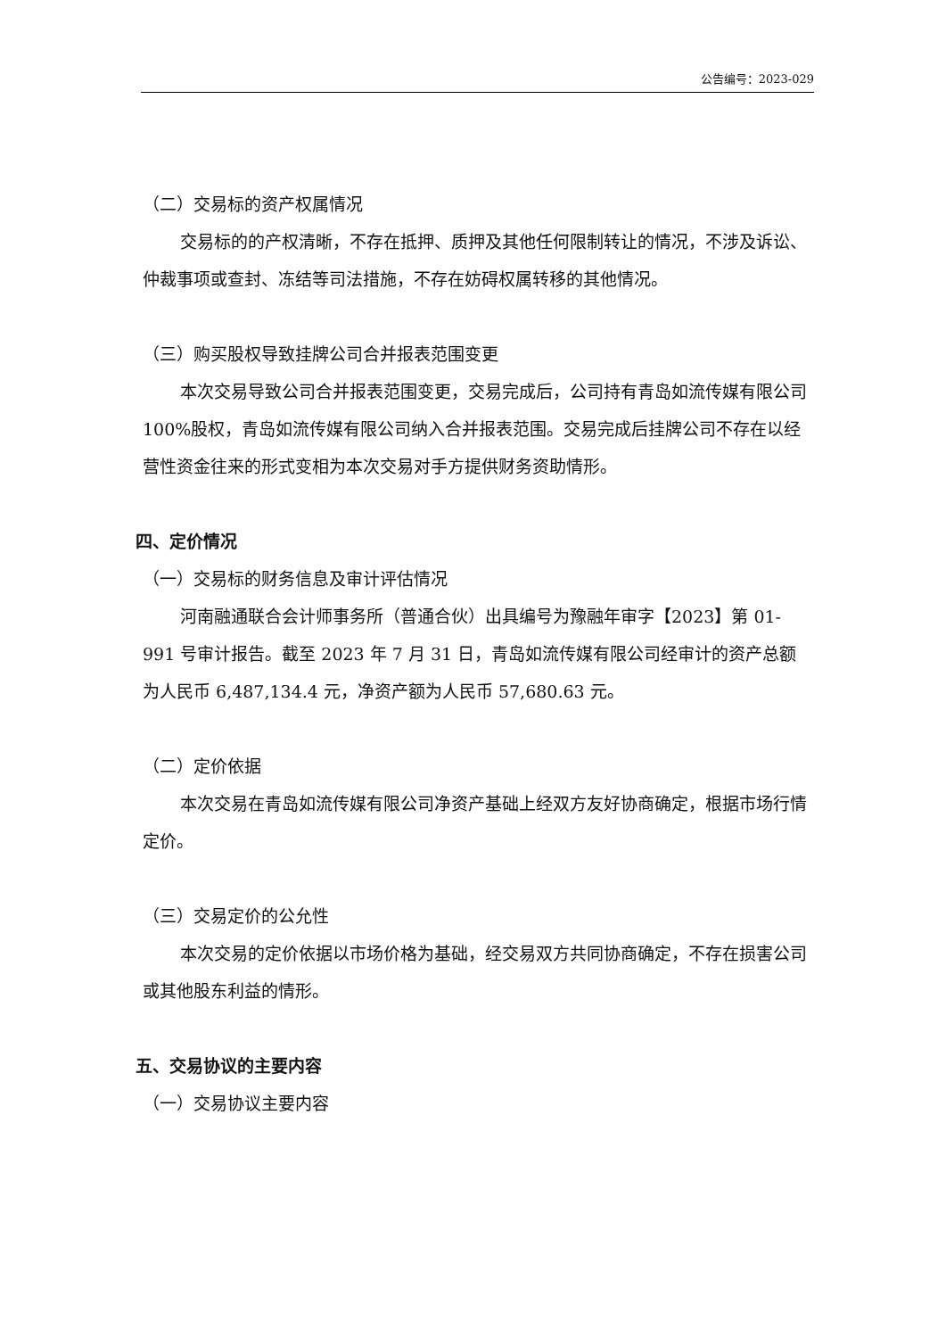公告编号：2023-029
（二）交易标的资产权属情况
交易标的的产权清晰，不存在抵押、质押及其他任何限制转让的情况，不涉及诉讼、仲裁事项或查封、冻结等司法措施，不存在妨碍权属转移的其他情况。
（三）购买股权导致挂牌公司合并报表范围变更
本次交易导致公司合并报表范围变更，交易完成后，公司持有青岛如流传媒有限公司 100%股权，青岛如流传媒有限公司纳入合并报表范围。交易完成后挂牌公司不存在以经营性资金往来的形式变相为本次交易对手方提供财务资助情形。
四、定价情况
（一）交易标的财务信息及审计评估情况
河南融通联合会计师事务所（普通合伙）出具编号为豫融年审字【2023】第 01-991 号审计报告。截至 2023 年 7 月 31 日，青岛如流传媒有限公司经审计的资产总额为人民币 6,487,134.4 元，净资产额为人民币 57,680.63 元。
（二）定价依据
本次交易在青岛如流传媒有限公司净资产基础上经双方友好协商确定，根据市场行情定价。
（三）交易定价的公允性
本次交易的定价依据以市场价格为基础，经交易双方共同协商确定，不存在损害公司或其他股东利益的情形。
五、交易协议的主要内容
（一）交易协议主要内容